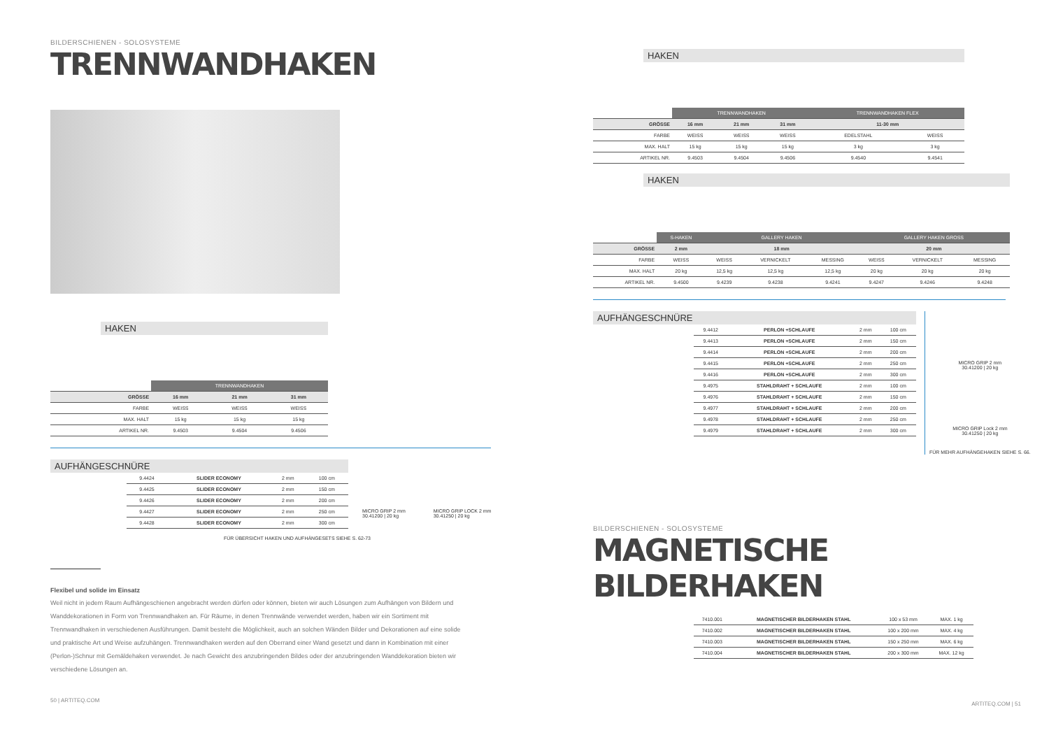BILDERSCHIENEN - SOLOSYSTEME
TRENNWANDHAKEN
HAKEN
| | TRENNWANDHAKEN | | |
| --- | --- | --- | --- |
| GRÖSSE | 16 mm | 21 mm | 31 mm |
| FARBE | WEISS | WEISS | WEISS |
| MAX. HALT | 15 kg | 15 kg | 15 kg |
| ARTIKEL NR. | 9.4503 | 9.4504 | 9.4506 |
AUFHÄNGESCHNÜRE
| 9.4424 | SLIDER ECONOMY | 2 mm | 100 cm |
| 9.4425 | SLIDER ECONOMY | 2 mm | 150 cm |
| 9.4426 | SLIDER ECONOMY | 2 mm | 200 cm |
| 9.4427 | SLIDER ECONOMY | 2 mm | 250 cm |
| 9.4428 | SLIDER ECONOMY | 2 mm | 300 cm |
MICRO GRIP 2 mm
30.41200 | 20 kg
MICRO GRIP LOCK 2 mm
30.41250 | 20 kg
FÜR ÜBERSICHT HAKEN UND AUFHÄNGESETS SIEHE S. 62-73
Flexibel und solide im Einsatz
Weil nicht in jedem Raum Aufhängeschienen angebracht werden dürfen oder können, bieten wir auch Lösungen zum Aufhängen von Bildern und Wanddekorationen in Form von Trennwandhaken an. Für Räume, in denen Trennwände verwendet werden, haben wir ein Sortiment mit Trennwandhaken in verschiedenen Ausführungen. Damit besteht die Möglichkeit, auch an solchen Wänden Bilder und Dekorationen auf eine solide und praktische Art und Weise aufzuhängen. Trennwandhaken werden auf den Oberrand einer Wand gesetzt und dann in Kombination mit einer (Perlon-)Schnur mit Gemäldehaken verwendet. Je nach Gewicht des anzubringenden Bildes oder der anzubringenden Wanddekoration bieten wir verschiedene Lösungen an.
50 | ARTITEQ.COM
HAKEN
| | TRENNWANDHAKEN | | | TRENNWANDHAKEN FLEX | |
| --- | --- | --- | --- | --- | --- |
| GRÖSSE | 16 mm | 21 mm | 31 mm | 11-30 mm | |
| FARBE | WEISS | WEISS | WEISS | EDELSTAHL | WEISS |
| MAX. HALT | 15 kg | 15 kg | 15 kg | 3 kg | 3 kg |
| ARTIKEL NR. | 9.4503 | 9.4504 | 9.4506 | 9.4540 | 9.4541 |
HAKEN
| | S-HAKEN | GALLERY HAKEN | | | GALLERY HAKEN GROSS | | |
| --- | --- | --- | --- | --- | --- | --- | --- |
| GRÖSSE | 2 mm | 18 mm | | | 20 mm | | |
| FARBE | WEISS | WEISS | VERNICKELT | MESSING | WEISS | VERNICKELT | MESSING |
| MAX. HALT | 20 kg | 12,5 kg | 12,5 kg | 12,5 kg | 20 kg | 20 kg | 20 kg |
| ARTIKEL NR. | 9.4500 | 9.4239 | 9.4238 | 9.4241 | 9.4247 | 9.4246 | 9.4248 |
AUFHÄNGESCHNÜRE
| 9.4412 | PERLON +SCHLAUFE | 2 mm | 100 cm |
| 9.4413 | PERLON +SCHLAUFE | 2 mm | 150 cm |
| 9.4414 | PERLON +SCHLAUFE | 2 mm | 200 cm |
| 9.4415 | PERLON +SCHLAUFE | 2 mm | 250 cm |
| 9.4416 | PERLON +SCHLAUFE | 2 mm | 300 cm |
| 9.4975 | STAHLDRAHT + SCHLAUFE | 2 mm | 100 cm |
| 9.4976 | STAHLDRAHT + SCHLAUFE | 2 mm | 150 cm |
| 9.4977 | STAHLDRAHT + SCHLAUFE | 2 mm | 200 cm |
| 9.4978 | STAHLDRAHT + SCHLAUFE | 2 mm | 250 cm |
| 9.4979 | STAHLDRAHT + SCHLAUFE | 2 mm | 300 cm |
MICRO GRIP 2 mm
30.41200 | 20 kg
MICRO GRIP Lock 2 mm
30.41250 | 20 kg
FÜR MEHR AUFHÄNGEHAKEN SIEHE S. 66.
BILDERSCHIENEN - SOLOSYSTEME
MAGNETISCHE BILDERHAKEN
| 7410.001 | MAGNETISCHER BILDERHAKEN STAHL | 100 x 53 mm | MAX. 1 kg |
| 7410.002 | MAGNETISCHER BILDERHAKEN STAHL | 100 x 200 mm | MAX. 4 kg |
| 7410.003 | MAGNETISCHER BILDERHAKEN STAHL | 150 x 250 mm | MAX. 6 kg |
| 7410.004 | MAGNETISCHER BILDERHAKEN STAHL | 200 x 300 mm | MAX. 12 kg |
ARTITEQ.COM | 51